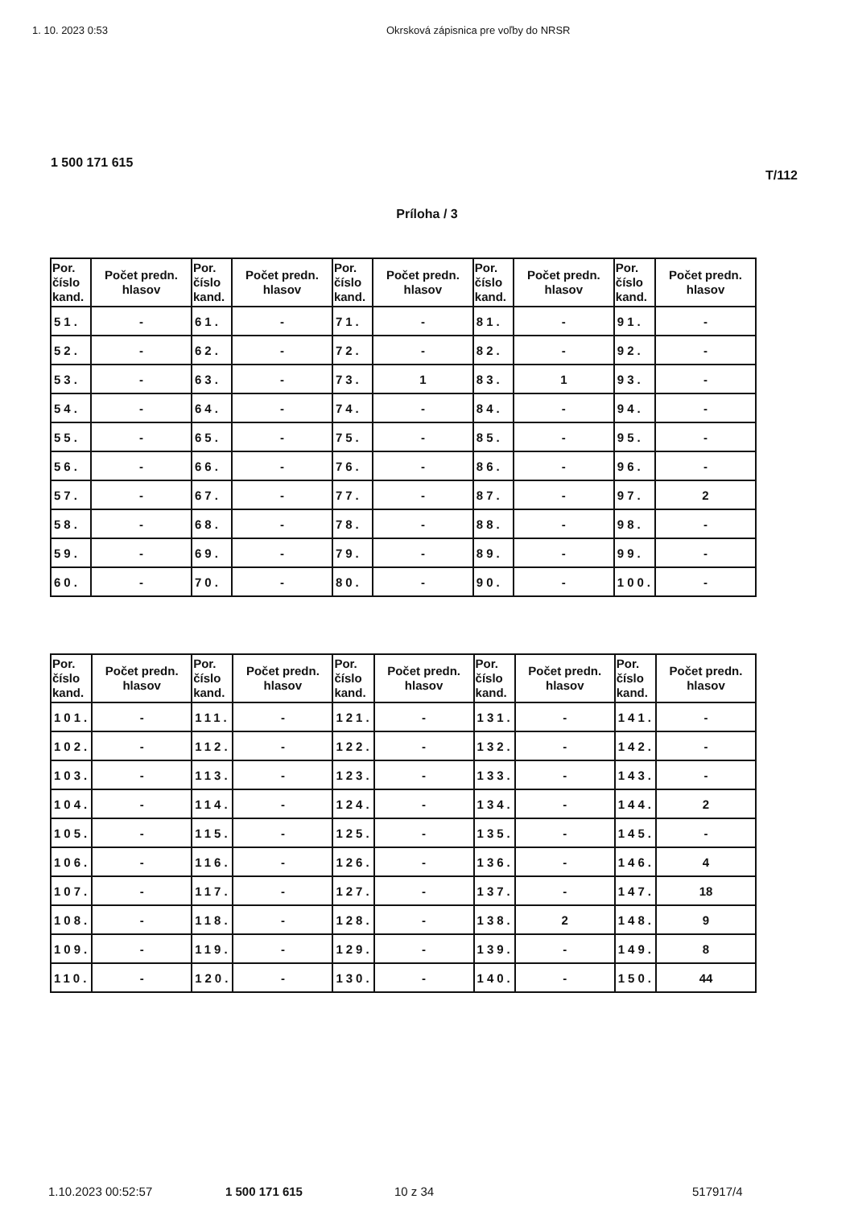1. 10. 2023 0:53 Okrsková zápisnica pre voľby do NRSR
1 500 171 615
T/112
Príloha / 3
| Por. číslo kand. | Počet predn. hlasov | Por. číslo kand. | Počet predn. hlasov | Por. číslo kand. | Počet predn. hlasov | Por. číslo kand. | Počet predn. hlasov | Por. číslo kand. | Počet predn. hlasov |
| --- | --- | --- | --- | --- | --- | --- | --- | --- | --- |
| 51. | - | 61. | - | 71. | - | 81. | - | 91. | - |
| 52. | - | 62. | - | 72. | - | 82. | - | 92. | - |
| 53. | - | 63. | - | 73. | 1 | 83. | 1 | 93. | - |
| 54. | - | 64. | - | 74. | - | 84. | - | 94. | - |
| 55. | - | 65. | - | 75. | - | 85. | - | 95. | - |
| 56. | - | 66. | - | 76. | - | 86. | - | 96. | - |
| 57. | - | 67. | - | 77. | - | 87. | - | 97. | 2 |
| 58. | - | 68. | - | 78. | - | 88. | - | 98. | - |
| 59. | - | 69. | - | 79. | - | 89. | - | 99. | - |
| 60. | - | 70. | - | 80. | - | 90. | - | 100. | - |
| Por. číslo kand. | Počet predn. hlasov | Por. číslo kand. | Počet predn. hlasov | Por. číslo kand. | Počet predn. hlasov | Por. číslo kand. | Počet predn. hlasov | Por. číslo kand. | Počet predn. hlasov |
| --- | --- | --- | --- | --- | --- | --- | --- | --- | --- |
| 101. | - | 111. | - | 121. | - | 131. | - | 141. | - |
| 102. | - | 112. | - | 122. | - | 132. | - | 142. | - |
| 103. | - | 113. | - | 123. | - | 133. | - | 143. | - |
| 104. | - | 114. | - | 124. | - | 134. | - | 144. | 2 |
| 105. | - | 115. | - | 125. | - | 135. | - | 145. | - |
| 106. | - | 116. | - | 126. | - | 136. | - | 146. | 4 |
| 107. | - | 117. | - | 127. | - | 137. | - | 147. | 18 |
| 108. | - | 118. | - | 128. | - | 138. | 2 | 148. | 9 |
| 109. | - | 119. | - | 129. | - | 139. | - | 149. | 8 |
| 110. | - | 120. | - | 130. | - | 140. | - | 150. | 44 |
1.10.2023 00:52:57 1 500 171 615 10 z 34 517917/4